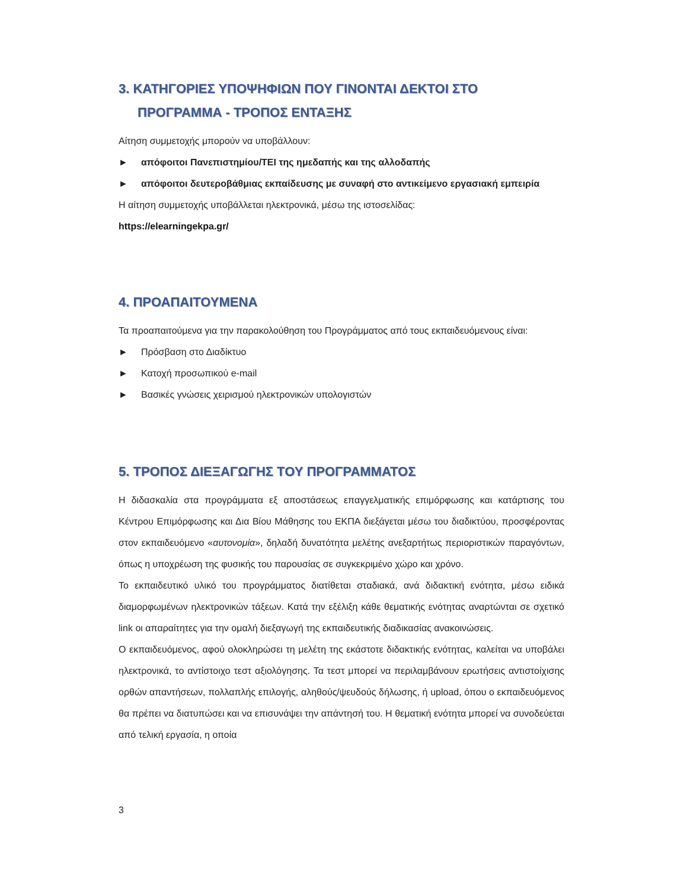3. ΚΑΤΗΓΟΡΙΕΣ ΥΠΟΨΗΦΙΩΝ ΠΟΥ ΓΙΝΟΝΤΑΙ ΔΕΚΤΟΙ ΣΤΟ ΠΡΟΓΡΑΜΜΑ - ΤΡΟΠΟΣ ΕΝΤΑΞΗΣ
Αίτηση συμμετοχής μπορούν να υποβάλλουν:
► απόφοιτοι Πανεπιστημίου/ΤΕΙ της ημεδαπής και της αλλοδαπής
► απόφοιτοι δευτεροβάθμιας εκπαίδευσης με συναφή στο αντικείμενο εργασιακή εμπειρία
Η αίτηση συμμετοχής υποβάλλεται ηλεκτρονικά, μέσω της ιστοσελίδας:
https://elearningekpa.gr/
4. ΠΡΟΑΠΑΙΤΟΥΜΕΝΑ
Τα προαπαιτούμενα για την παρακολούθηση του Προγράμματος από τους εκπαιδευόμενους είναι:
► Πρόσβαση στο Διαδίκτυο
► Κατοχή προσωπικού e-mail
► Βασικές γνώσεις χειρισμού ηλεκτρονικών υπολογιστών
5. ΤΡΟΠΟΣ ΔΙΕΞΑΓΩΓΗΣ ΤΟΥ ΠΡΟΓΡΑΜΜΑΤΟΣ
Η διδασκαλία στα προγράμματα εξ αποστάσεως επαγγελματικής επιμόρφωσης και κατάρτισης του Κέντρου Επιμόρφωσης και Δια Βίου Μάθησης του ΕΚΠΑ διεξάγεται μέσω του διαδικτύου, προσφέροντας στον εκπαιδευόμενο «αυτονομία», δηλαδή δυνατότητα μελέτης ανεξαρτήτως περιοριστικών παραγόντων, όπως η υποχρέωση της φυσικής του παρουσίας σε συγκεκριμένο χώρο και χρόνο.
Το εκπαιδευτικό υλικό του προγράμματος διατίθεται σταδιακά, ανά διδακτική ενότητα, μέσω ειδικά διαμορφωμένων ηλεκτρονικών τάξεων. Κατά την εξέλιξη κάθε θεματικής ενότητας αναρτώνται σε σχετικό link οι απαραίτητες για την ομαλή διεξαγωγή της εκπαιδευτικής διαδικασίας ανακοινώσεις.
Ο εκπαιδευόμενος, αφού ολοκληρώσει τη μελέτη της εκάστοτε διδακτικής ενότητας, καλείται να υποβάλει ηλεκτρονικά, το αντίστοιχο τεστ αξιολόγησης. Τα τεστ μπορεί να περιλαμβάνουν ερωτήσεις αντιστοίχισης ορθών απαντήσεων, πολλαπλής επιλογής, αληθούς/ψευδούς δήλωσης, ή upload, όπου ο εκπαιδευόμενος θα πρέπει να διατυπώσει και να επισυνάψει την απάντησή του. Η θεματική ενότητα μπορεί να συνοδεύεται από τελική εργασία, η οποία
3